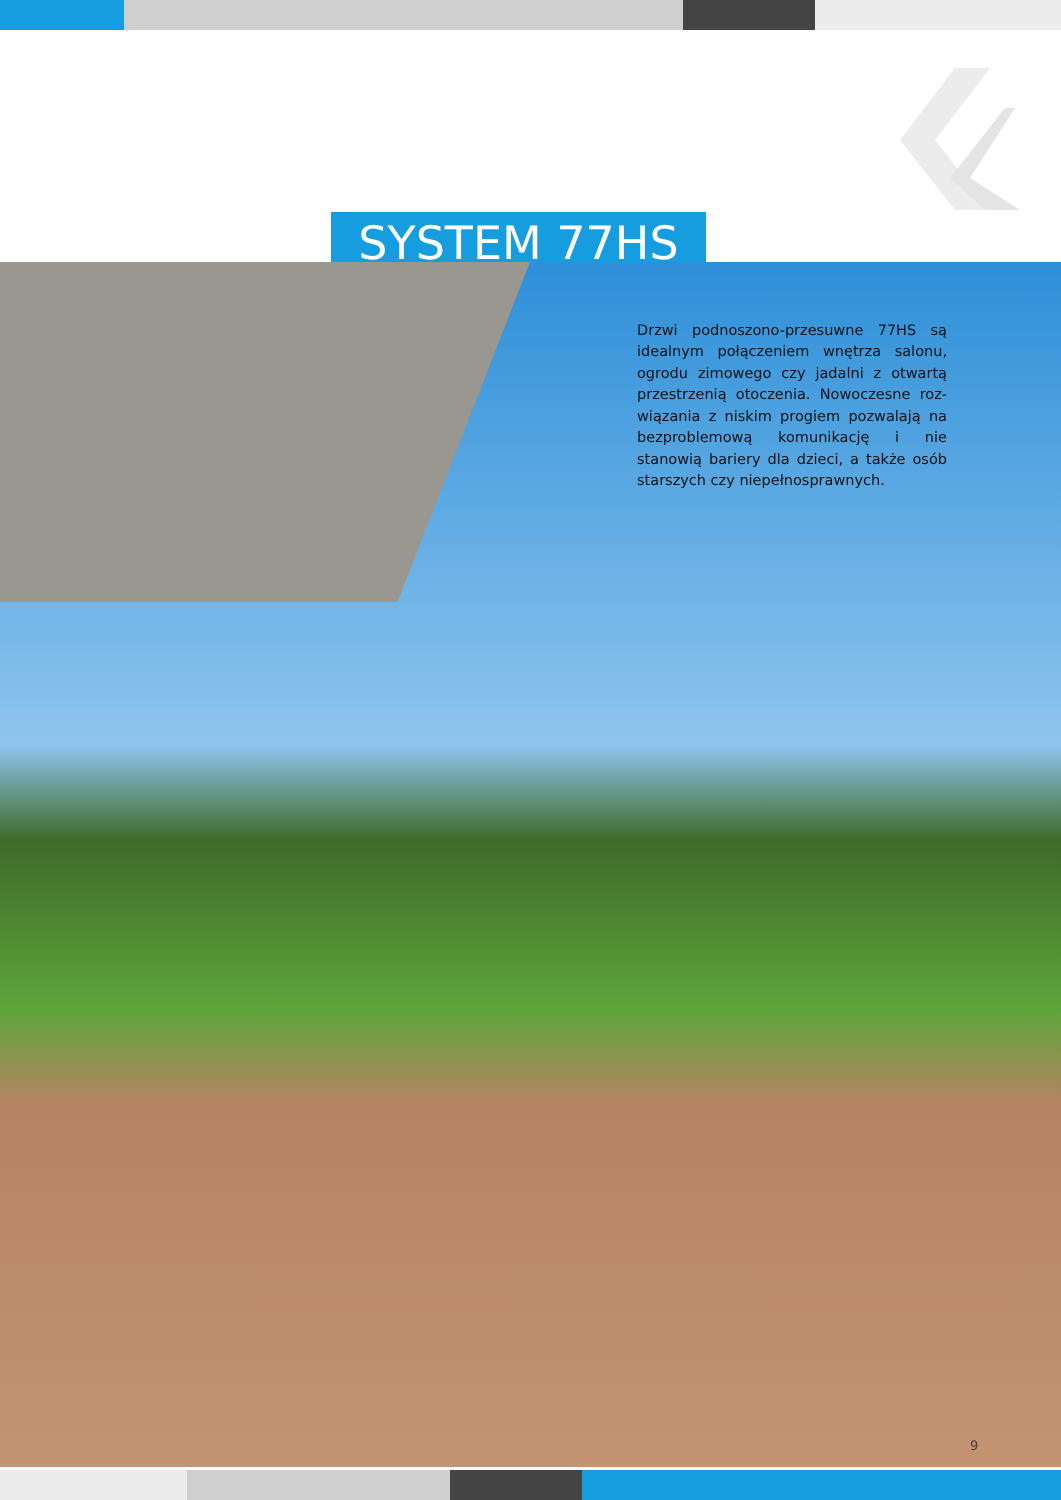SYSTEM 77HS
Drzwi podnoszono-przesuwne 77HS są idealnym połączeniem wnętrza salonu, ogrodu zimowego czy jadalni z otwartą przestrzenią otoczenia. Nowoczesne roz­wiązania z niskim progiem pozwalają na bezproblemową komunikację i nie stanowią bariery dla dzieci, a także osób starszych czy niepełnosprawnych.
9